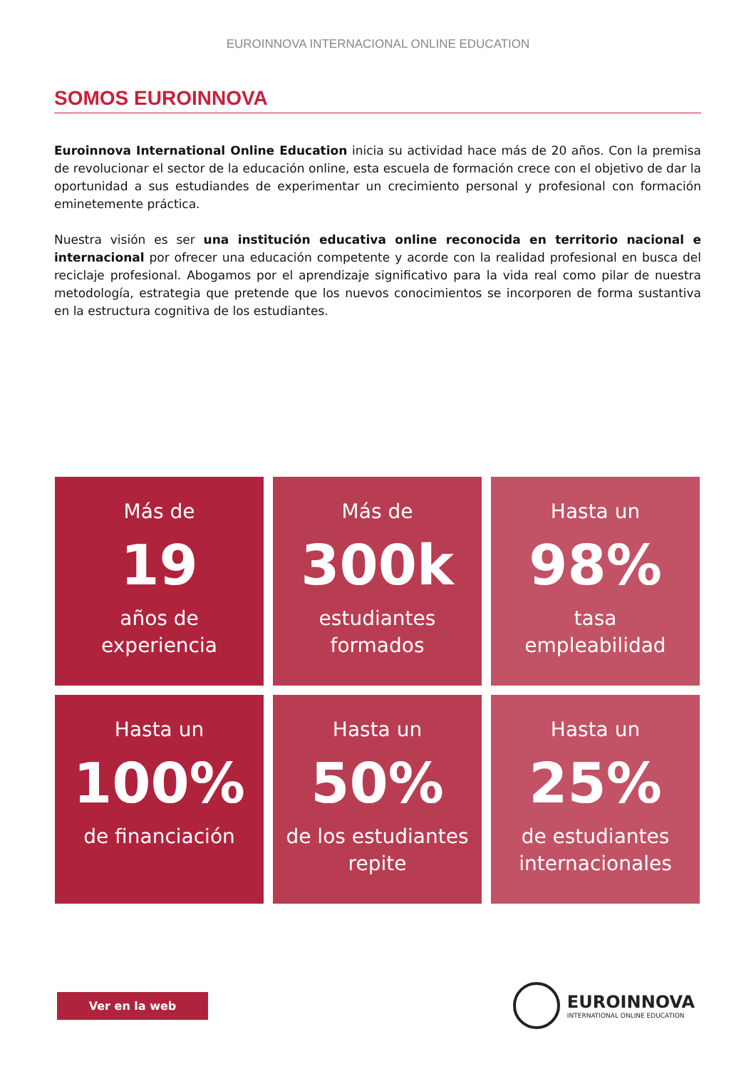EUROINNOVA INTERNACIONAL ONLINE EDUCATION
SOMOS EUROINNOVA
Euroinnova International Online Education inicia su actividad hace más de 20 años. Con la premisa de revolucionar el sector de la educación online, esta escuela de formación crece con el objetivo de dar la oportunidad a sus estudiandes de experimentar un crecimiento personal y profesional con formación eminetemente práctica.
Nuestra visión es ser una institución educativa online reconocida en territorio nacional e internacional por ofrecer una educación competente y acorde con la realidad profesional en busca del reciclaje profesional. Abogamos por el aprendizaje significativo para la vida real como pilar de nuestra metodología, estrategia que pretende que los nuevos conocimientos se incorporen de forma sustantiva en la estructura cognitiva de los estudiantes.
Más de
19
años de
experiencia
Más de
300k
estudiantes
formados
Hasta un
98%
tasa
empleabilidad
Hasta un
100%
de financiación
Hasta un
50%
de los estudiantes
repite
Hasta un
25%
de estudiantes
internacionales
Ver en la web
EUROINNOVA
INTERNATIONAL ONLINE EDUCATION